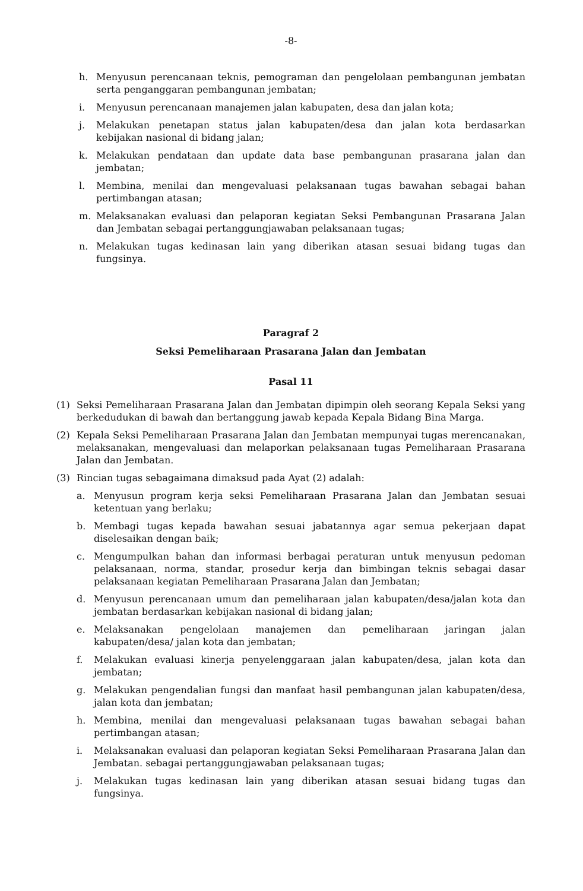-8-
h. Menyusun perencanaan teknis, pemograman dan pengelolaan pembangunan jembatan serta penganggaran pembangunan jembatan;
i. Menyusun perencanaan manajemen jalan kabupaten, desa dan jalan kota;
j. Melakukan penetapan status jalan kabupaten/desa dan jalan kota berdasarkan kebijakan nasional di bidang jalan;
k. Melakukan pendataan dan update data base pembangunan prasarana jalan dan jembatan;
l. Membina, menilai dan mengevaluasi pelaksanaan tugas bawahan sebagai bahan pertimbangan atasan;
m. Melaksanakan evaluasi dan pelaporan kegiatan Seksi Pembangunan Prasarana Jalan dan Jembatan sebagai pertanggungjawaban pelaksanaan tugas;
n. Melakukan tugas kedinasan lain yang diberikan atasan sesuai bidang tugas dan fungsinya.
Paragraf 2
Seksi Pemeliharaan Prasarana Jalan dan Jembatan
Pasal 11
(1) Seksi Pemeliharaan Prasarana Jalan dan Jembatan dipimpin oleh seorang Kepala Seksi yang berkedudukan di bawah dan bertanggung jawab kepada Kepala Bidang Bina Marga.
(2) Kepala Seksi Pemeliharaan Prasarana Jalan dan Jembatan mempunyai tugas merencanakan, melaksanakan, mengevaluasi dan melaporkan pelaksanaan tugas Pemeliharaan Prasarana Jalan dan Jembatan.
(3) Rincian tugas sebagaimana dimaksud pada Ayat (2) adalah:
a. Menyusun program kerja seksi Pemeliharaan Prasarana Jalan dan Jembatan sesuai ketentuan yang berlaku;
b. Membagi tugas kepada bawahan sesuai jabatannya agar semua pekerjaan dapat diselesaikan dengan baik;
c. Mengumpulkan bahan dan informasi berbagai peraturan untuk menyusun pedoman pelaksanaan, norma, standar, prosedur kerja dan bimbingan teknis sebagai dasar pelaksanaan kegiatan Pemeliharaan Prasarana Jalan dan Jembatan;
d. Menyusun perencanaan umum dan pemeliharaan jalan kabupaten/desa/jalan kota dan jembatan berdasarkan kebijakan nasional di bidang jalan;
e. Melaksanakan pengelolaan manajemen dan pemeliharaan jaringan jalan kabupaten/desa/ jalan kota dan jembatan;
f. Melakukan evaluasi kinerja penyelenggaraan jalan kabupaten/desa, jalan kota dan jembatan;
g. Melakukan pengendalian fungsi dan manfaat hasil pembangunan jalan kabupaten/desa, jalan kota dan jembatan;
h. Membina, menilai dan mengevaluasi pelaksanaan tugas bawahan sebagai bahan pertimbangan atasan;
i. Melaksanakan evaluasi dan pelaporan kegiatan Seksi Pemeliharaan Prasarana Jalan dan Jembatan. sebagai pertanggungjawaban pelaksanaan tugas;
j. Melakukan tugas kedinasan lain yang diberikan atasan sesuai bidang tugas dan fungsinya.